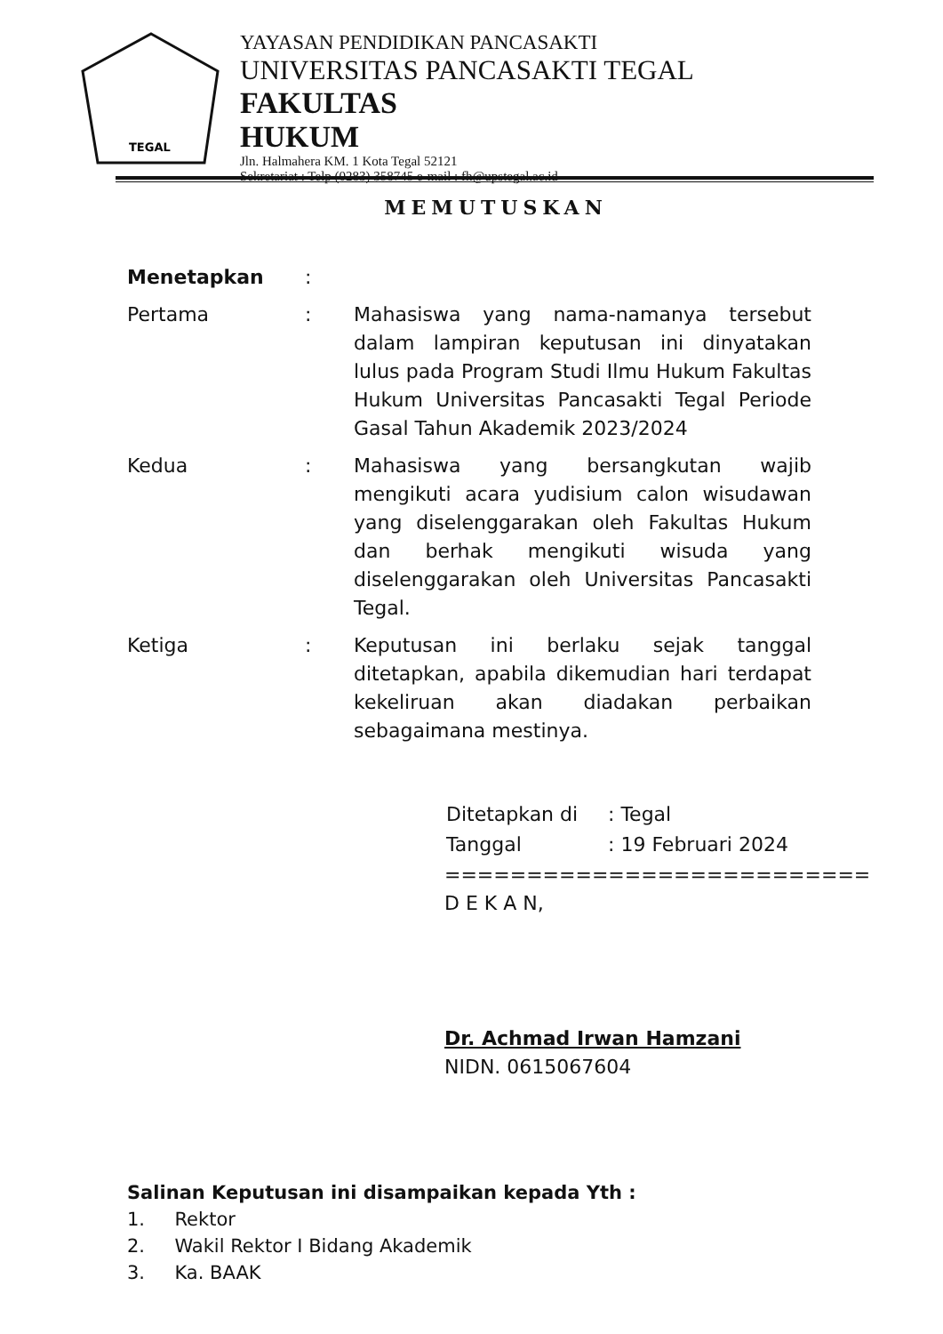TEGAL
YAYASAN PENDIDIKAN PANCASAKTI
UNIVERSITAS PANCASAKTI TEGAL
FAKULTAS HUKUM
Jln. Halmahera KM. 1 Kota Tegal 52121
Sekretariat : Telp (0283) 358745 e-mail : fh@upstegal.ac.id
MEMUTUSKAN
Menetapkan :
Pertama : Mahasiswa yang nama-namanya tersebut dalam lampiran keputusan ini dinyatakan lulus pada Program Studi Ilmu Hukum Fakultas Hukum Universitas Pancasakti Tegal Periode Gasal Tahun Akademik 2023/2024
Kedua : Mahasiswa yang bersangkutan wajib mengikuti acara yudisium calon wisudawan yang diselenggarakan oleh Fakultas Hukum dan berhak mengikuti wisuda yang diselenggarakan oleh Universitas Pancasakti Tegal.
Ketiga : Keputusan ini berlaku sejak tanggal ditetapkan, apabila dikemudian hari terdapat kekeliruan akan diadakan perbaikan sebagaimana mestinya.
| Ditetapkan di | : Tegal |
| Tanggal | : 19 Februari 2024 |
==========================
D E K A N,
Dr. Achmad Irwan Hamzani
NIDN. 0615067604
Salinan Keputusan ini disampaikan kepada Yth :
1. Rektor
2. Wakil Rektor I Bidang Akademik
3. Ka. BAAK